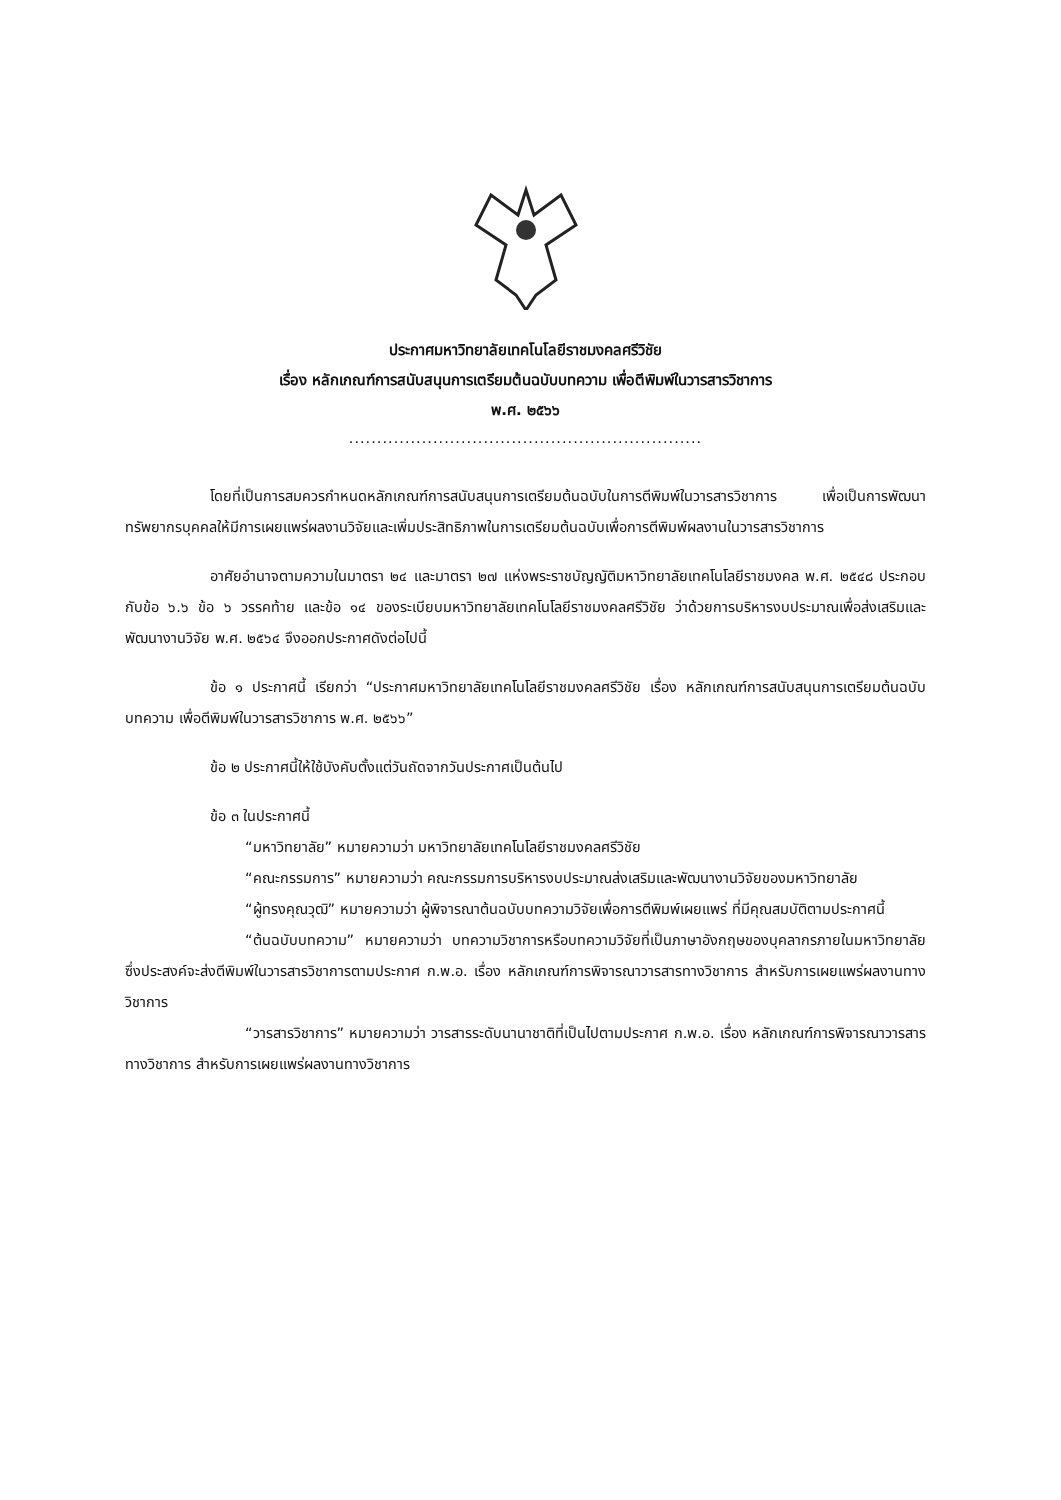ประกาศมหาวิทยาลัยเทคโนโลยีราชมงคลศรีวิชัย
เรื่อง หลักเกณฑ์การสนับสนุนการเตรียมต้นฉบับบทความ เพื่อตีพิมพ์ในวารสารวิชาการ
พ.ศ. ๒๕๖๖
...............................................................
โดยที่เป็นการสมควรกำหนดหลักเกณฑ์การสนับสนุนการเตรียมต้นฉบับในการตีพิมพ์ในวารสารวิชาการ เพื่อเป็นการพัฒนาทรัพยากรบุคคลให้มีการเผยแพร่ผลงานวิจัยและเพิ่มประสิทธิภาพในการเตรียมต้นฉบับเพื่อการตีพิมพ์ผลงานในวารสารวิชาการ
อาศัยอำนาจตามความในมาตรา ๒๔ และมาตรา ๒๗ แห่งพระราชบัญญัติมหาวิทยาลัยเทคโนโลยีราชมงคล พ.ศ. ๒๕๔๘ ประกอบกับข้อ ๖.๖ ข้อ ๖ วรรคท้าย และข้อ ๑๔ ของระเบียบมหาวิทยาลัยเทคโนโลยีราชมงคลศรีวิชัย ว่าด้วยการบริหารงบประมาณเพื่อส่งเสริมและพัฒนางานวิจัย พ.ศ. ๒๕๖๔ จึงออกประกาศดังต่อไปนี้
ข้อ ๑ ประกาศนี้ เรียกว่า “ประกาศมหาวิทยาลัยเทคโนโลยีราชมงคลศรีวิชัย เรื่อง หลักเกณฑ์การสนับสนุนการเตรียมต้นฉบับบทความ เพื่อตีพิมพ์ในวารสารวิชาการ พ.ศ. ๒๕๖๖”
ข้อ ๒ ประกาศนี้ให้ใช้บังคับตั้งแต่วันถัดจากวันประกาศเป็นต้นไป
ข้อ ๓ ในประกาศนี้
“มหาวิทยาลัย” หมายความว่า มหาวิทยาลัยเทคโนโลยีราชมงคลศรีวิชัย
“คณะกรรมการ” หมายความว่า คณะกรรมการบริหารงบประมาณส่งเสริมและพัฒนางานวิจัยของมหาวิทยาลัย
“ผู้ทรงคุณวุฒิ” หมายความว่า ผู้พิจารณาต้นฉบับบทความวิจัยเพื่อการตีพิมพ์เผยแพร่ ที่มีคุณสมบัติตามประกาศนี้
“ต้นฉบับบทความ” หมายความว่า บทความวิชาการหรือบทความวิจัยที่เป็นภาษาอังกฤษของบุคลากรภายในมหาวิทยาลัย ซึ่งประสงค์จะส่งตีพิมพ์ในวารสารวิชาการตามประกาศ ก.พ.อ. เรื่อง หลักเกณฑ์การพิจารณาวารสารทางวิชาการ สำหรับการเผยแพร่ผลงานทางวิชาการ
“วารสารวิชาการ” หมายความว่า วารสารระดับนานาชาติที่เป็นไปตามประกาศ ก.พ.อ. เรื่อง หลักเกณฑ์การพิจารณาวารสารทางวิชาการ สำหรับการเผยแพร่ผลงานทางวิชาการ